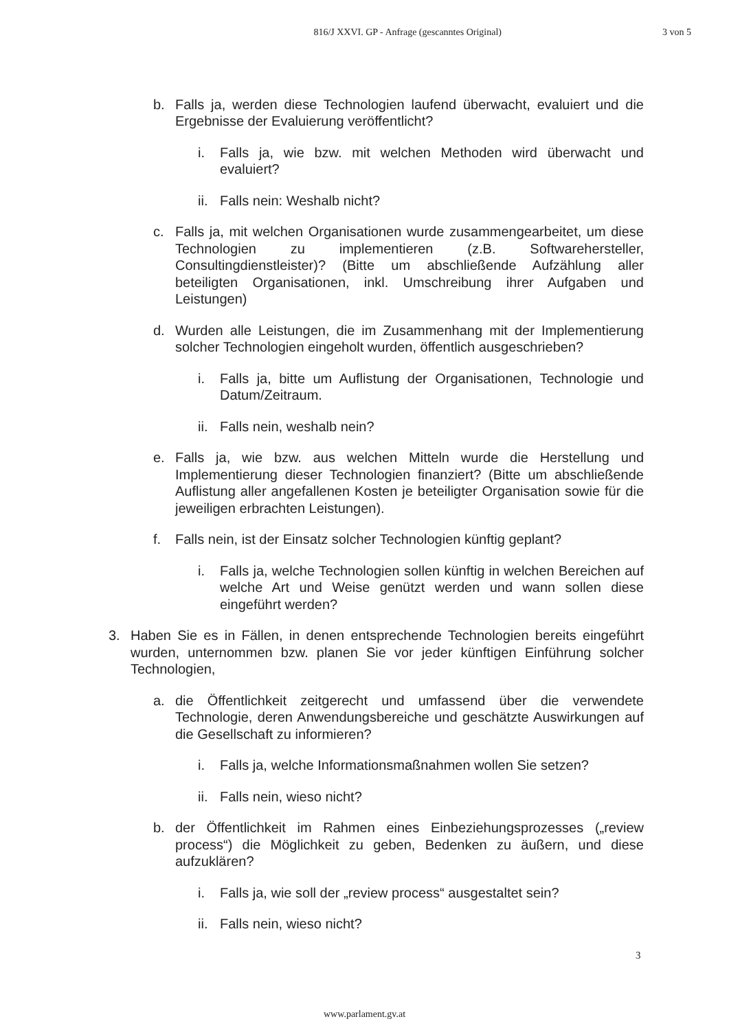816/J XXVI. GP - Anfrage (gescanntes Original) 3 von 5
b. Falls ja, werden diese Technologien laufend überwacht, evaluiert und die Ergebnisse der Evaluierung veröffentlicht?
i. Falls ja, wie bzw. mit welchen Methoden wird überwacht und evaluiert?
ii. Falls nein: Weshalb nicht?
c. Falls ja, mit welchen Organisationen wurde zusammengearbeitet, um diese Technologien zu implementieren (z.B. Softwarehersteller, Consultingdienstleister)? (Bitte um abschließende Aufzählung aller beteiligten Organisationen, inkl. Umschreibung ihrer Aufgaben und Leistungen)
d. Wurden alle Leistungen, die im Zusammenhang mit der Implementierung solcher Technologien eingeholt wurden, öffentlich ausgeschrieben?
i. Falls ja, bitte um Auflistung der Organisationen, Technologie und Datum/Zeitraum.
ii. Falls nein, weshalb nein?
e. Falls ja, wie bzw. aus welchen Mitteln wurde die Herstellung und Implementierung dieser Technologien finanziert? (Bitte um abschließende Auflistung aller angefallenen Kosten je beteiligter Organisation sowie für die jeweiligen erbrachten Leistungen).
f. Falls nein, ist der Einsatz solcher Technologien künftig geplant?
i. Falls ja, welche Technologien sollen künftig in welchen Bereichen auf welche Art und Weise genützt werden und wann sollen diese eingeführt werden?
3. Haben Sie es in Fällen, in denen entsprechende Technologien bereits eingeführt wurden, unternommen bzw. planen Sie vor jeder künftigen Einführung solcher Technologien,
a. die Öffentlichkeit zeitgerecht und umfassend über die verwendete Technologie, deren Anwendungsbereiche und geschätzte Auswirkungen auf die Gesellschaft zu informieren?
i. Falls ja, welche Informationsmaßnahmen wollen Sie setzen?
ii. Falls nein, wieso nicht?
b. der Öffentlichkeit im Rahmen eines Einbeziehungsprozesses („review process“) die Möglichkeit zu geben, Bedenken zu äußern, und diese aufzuklären?
i. Falls ja, wie soll der „review process“ ausgestaltet sein?
ii. Falls nein, wieso nicht?
3
www.parlament.gv.at